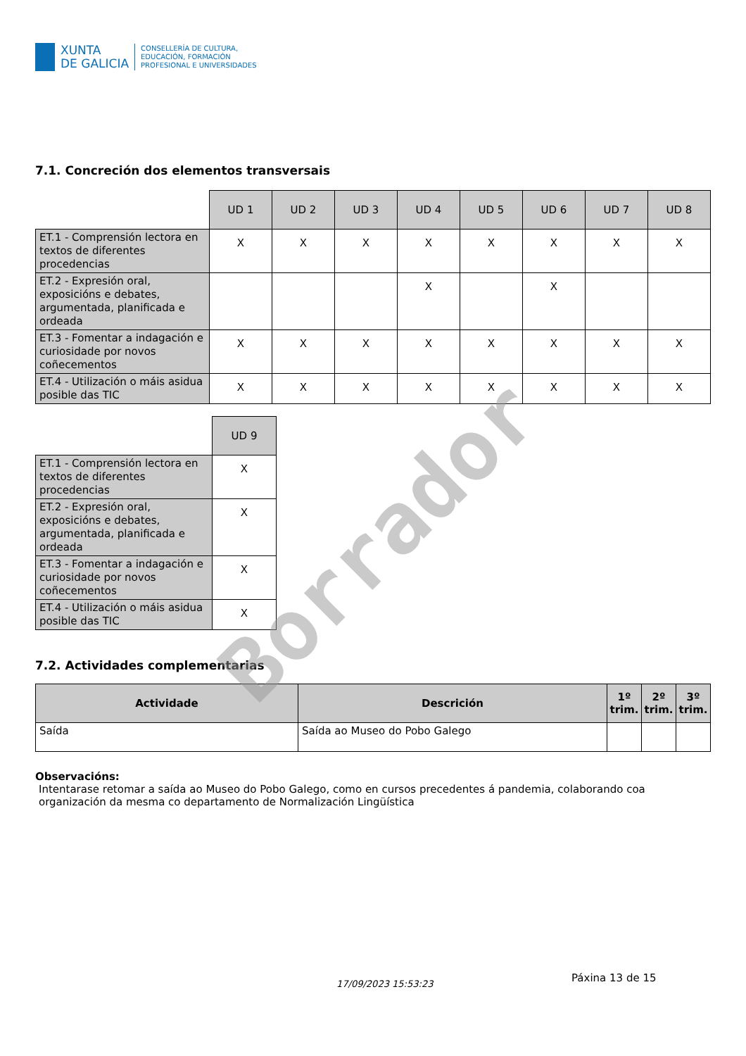XUNTA
DE GALICIA
CONSELLERÍA DE CULTURA,
EDUCACIÓN, FORMACIÓN
PROFESIONAL E UNIVERSIDADES
7.1. Concreción dos elementos transversais
| | UD 1 | UD 2 | UD 3 | UD 4 | UD 5 | UD 6 | UD 7 | UD 8 |
| ET.1 - Comprensión lectora en textos de diferentes procedencias | X | X | X | X | X | X | X | X |
| ET.2 - Expresión oral, exposicións e debates, argumentada, planificada e ordeada | | | | X | | X | | |
| ET.3 - Fomentar a indagación e curiosidade por novos coñecementos | X | X | X | X | X | X | X | X |
| ET.4 - Utilización o máis asidua posible das TIC | X | X | X | X | X | X | X | X |
| | UD 9 |
| ET.1 - Comprensión lectora en textos de diferentes procedencias | X |
| ET.2 - Expresión oral, exposicións e debates, argumentada, planificada e ordeada | X |
| ET.3 - Fomentar a indagación e curiosidade por novos coñecementos | X |
| ET.4 - Utilización o máis asidua posible das TIC | X |
7.2. Actividades complementarias
| Actividade | Descrición | 1º trim. | 2º trim. | 3º trim. |
| --- | --- | --- | --- | --- |
| Saída | Saída ao Museo do Pobo Galego | | | |
Observacións:
Intentarase retomar a saída ao Museo do Pobo Galego, como en cursos precedentes á pandemia, colaborando coa organización da mesma co departamento de Normalización Lingüística
17/09/2023 15:53:23 Páxina 13 de 15
Borrador